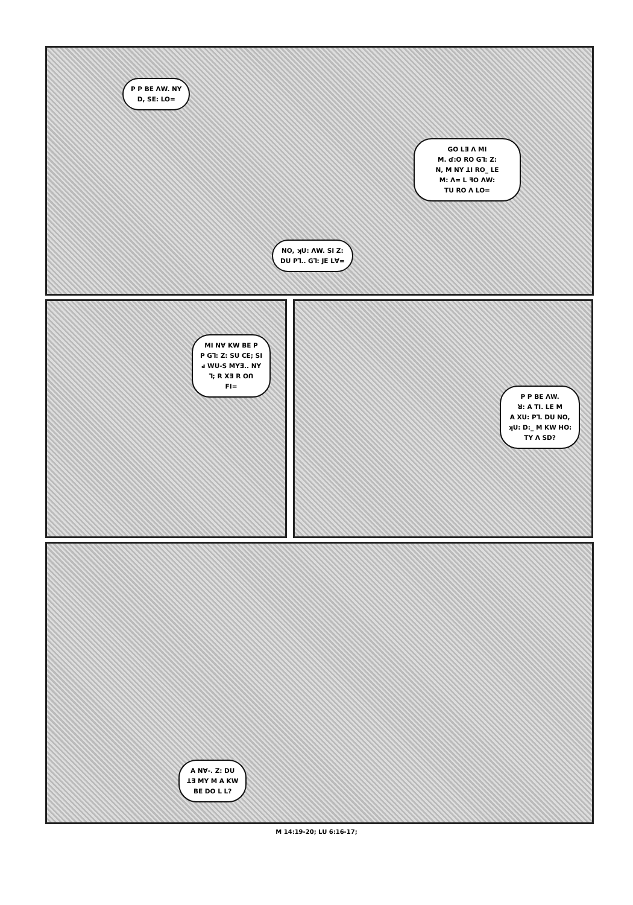P P BE ɅW. NY
D, SE: LO=
GO LƎ Ʌ MI
M. ɗ:O RO Gꓶ: Z:
N, M NY ꓕI RO_ LE
M: Ʌ= L ꟻO ɅW:
TU RO Ʌ LO=
NO, ʞU: ɅW. SI Z:
DU Pꓶ.. Gꓶ: JE LⱯ=
MI NⱯ KW BE P
P Gꓶ: Z: SU CE; SI
ԁ WU-S MYƎ.. NY
ꓶ; R XƎ R Oꓵ
FI=
P P BE ɅW.
ꓤ: A TI. LE M
A XU: Pꓶ. DU NO,
ʞU: D:_ M KW HO:
TY Ʌ SD?
A NⱯ-. Z: DU
ꓕƎ MY M A KW
BE DO L L?
M 14:19-20; LU 6:16-17;